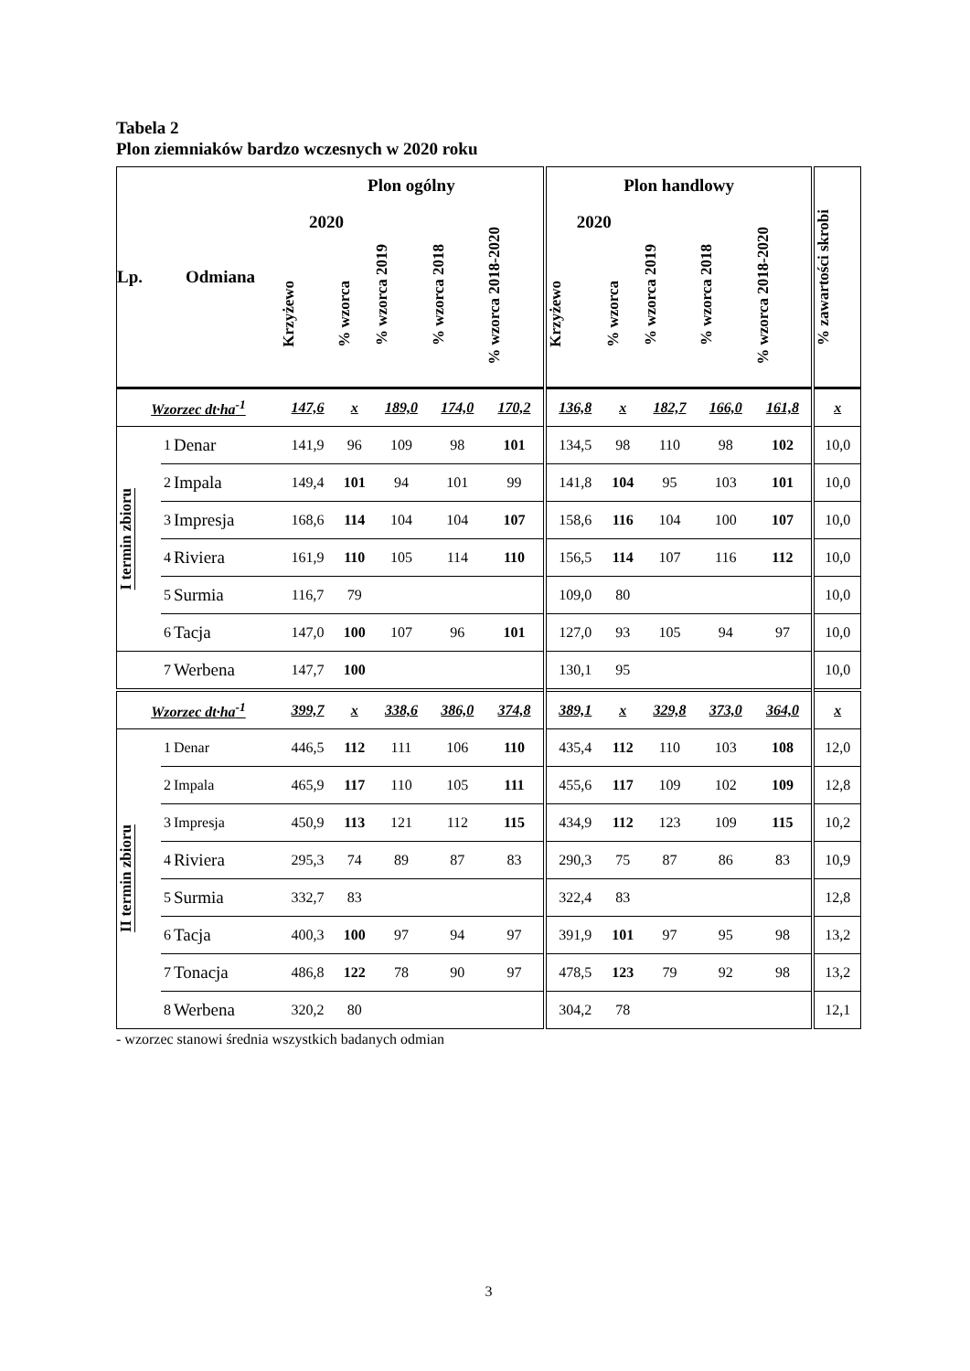Tabela 2
Plon ziemniaków bardzo wczesnych w 2020 roku
| Lp. | Odmiana | | Plon ogólny | | | | | Plon handlowy | | | | | % zawartości skrobi |
| --- | --- | --- | --- | --- | --- | --- | --- | --- | --- | --- | --- | --- | --- |
| | | | 2020 | | % wzorca 2019 | % wzorca 2018 | % wzorca 2018-2020 | 2020 | | % wzorca 2019 | % wzorca 2018 | % wzorca 2018-2020 | |
| | | | Krzyżewo | % wzorca | | | | Krzyżewo | % wzorca | | | | |
| Wzorzec dt·ha<sup>-1</sup> | | | 147,6 | x | 189,0 | 174,0 | 170,2 | 136,8 | x | 182,7 | 166,0 | 161,8 | x |
| I termin zbioru | 1 | Denar | 141,9 | 96 | 109 | 98 | 101 | 134,5 | 98 | 110 | 98 | 102 | 10,0 |
| | 2 | Impala | 149,4 | 101 | 94 | 101 | 99 | 141,8 | 104 | 95 | 103 | 101 | 10,0 |
| | 3 | Impresja | 168,6 | 114 | 104 | 104 | 107 | 158,6 | 116 | 104 | 100 | 107 | 10,0 |
| | 4 | Riviera | 161,9 | 110 | 105 | 114 | 110 | 156,5 | 114 | 107 | 116 | 112 | 10,0 |
| | 5 | Surmia | 116,7 | 79 | | | | 109,0 | 80 | | | | 10,0 |
| | 6 | Tacja | 147,0 | 100 | 107 | 96 | 101 | 127,0 | 93 | 105 | 94 | 97 | 10,0 |
| | 7 | Werbena | 147,7 | 100 | | | | 130,1 | 95 | | | | 10,0 |
| Wzorzec dt·ha<sup>-1</sup> | | | 399,7 | x | 338,6 | 386,0 | 374,8 | 389,1 | x | 329,8 | 373,0 | 364,0 | x |
| II termin zbioru | 1 | Denar | 446,5 | 112 | 111 | 106 | 110 | 435,4 | 112 | 110 | 103 | 108 | 12,0 |
| | 2 | Impala | 465,9 | 117 | 110 | 105 | 111 | 455,6 | 117 | 109 | 102 | 109 | 12,8 |
| | 3 | Impresja | 450,9 | 113 | 121 | 112 | 115 | 434,9 | 112 | 123 | 109 | 115 | 10,2 |
| | 4 | Riviera | 295,3 | 74 | 89 | 87 | 83 | 290,3 | 75 | 87 | 86 | 83 | 10,9 |
| | 5 | Surmia | 332,7 | 83 | | | | 322,4 | 83 | | | | 12,8 |
| | 6 | Tacja | 400,3 | 100 | 97 | 94 | 97 | 391,9 | 101 | 97 | 95 | 98 | 13,2 |
| | 7 | Tonacja | 486,8 | 122 | 78 | 90 | 97 | 478,5 | 123 | 79 | 92 | 98 | 13,2 |
| | 8 | Werbena | 320,2 | 80 | | | | 304,2 | 78 | | | | 12,1 |
- wzorzec stanowi średnia wszystkich badanych odmian
3